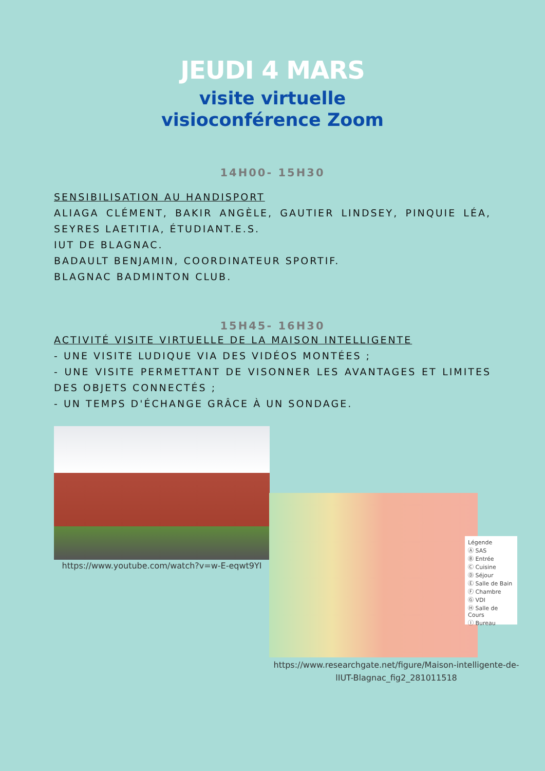JEUDI 4 MARS
visite virtuelle
visioconférence Zoom
14H00- 15H30
SENSIBILISATION AU HANDISPORT
ALIAGA CLÉMENT, BAKIR ANGÈLE, GAUTIER LINDSEY, PINQUIE LÉA, SEYRES LAETITIA, ÉTUDIANT.E.S.
IUT DE BLAGNAC.
BADAULT BENJAMIN, COORDINATEUR SPORTIF.
BLAGNAC BADMINTON CLUB.
15H45- 16H30
ACTIVITÉ VISITE VIRTUELLE DE LA MAISON INTELLIGENTE
- UNE VISITE LUDIQUE VIA DES VIDÉOS MONTÉES ;
- UNE VISITE PERMETTANT DE VISONNER LES AVANTAGES ET LIMITES DES OBJETS CONNECTÉS ;
- UN TEMPS D'ÉCHANGE GRÂCE À UN SONDAGE.
https://www.youtube.com/watch?v=w-E-eqwt9YI
Légende
Ⓐ SAS
Ⓑ Entrée
Ⓒ Cuisine
Ⓓ Séjour
Ⓔ Salle de Bain
Ⓕ Chambre
Ⓖ VDI
Ⓗ Salle de Cours
Ⓘ Bureau
https://www.researchgate.net/figure/Maison-intelligente-de-lIUT-Blagnac_fig2_281011518